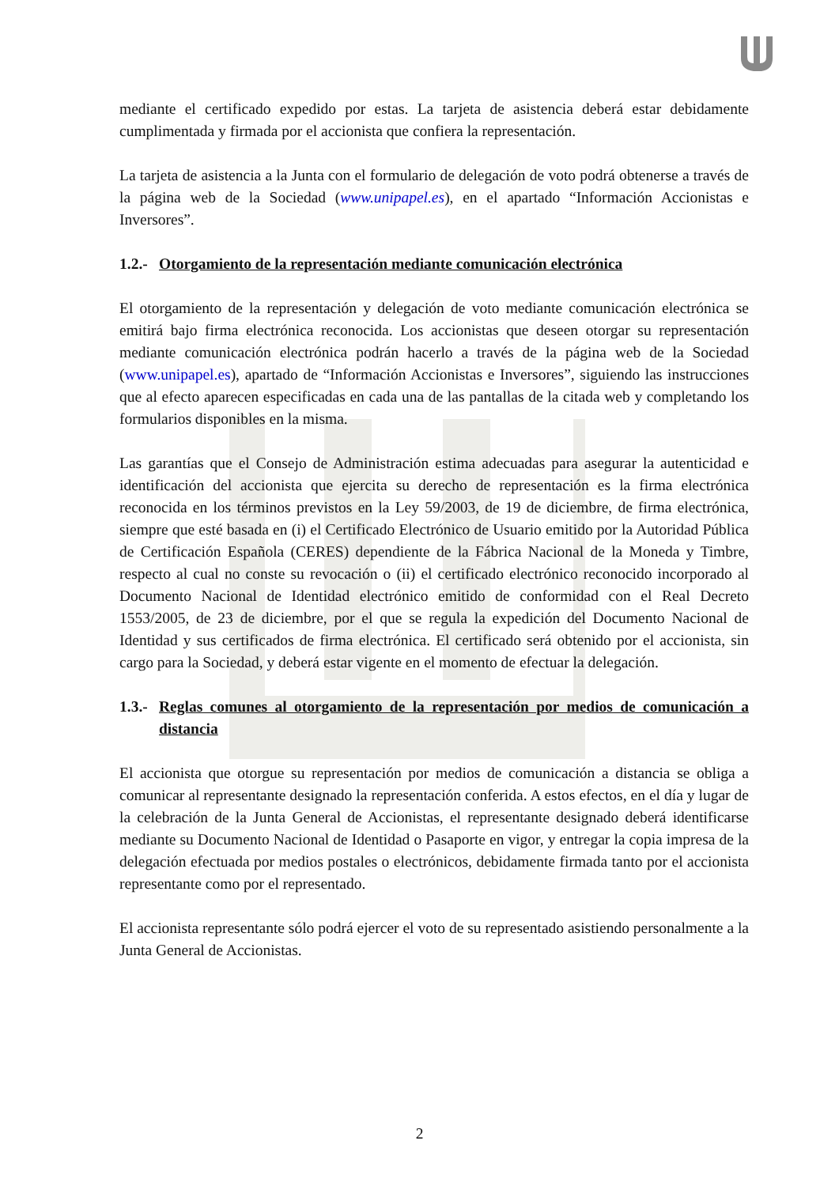mediante el certificado expedido por estas. La tarjeta de asistencia deberá estar debidamente cumplimentada y firmada por el accionista que confiera la representación.
La tarjeta de asistencia a la Junta con el formulario de delegación de voto podrá obtenerse a través de la página web de la Sociedad (www.unipapel.es), en el apartado “Información Accionistas e Inversores”.
1.2.- Otorgamiento de la representación mediante comunicación electrónica
El otorgamiento de la representación y delegación de voto mediante comunicación electrónica se emitirá bajo firma electrónica reconocida. Los accionistas que deseen otorgar su representación mediante comunicación electrónica podrán hacerlo a través de la página web de la Sociedad (www.unipapel.es), apartado de “Información Accionistas e Inversores”, siguiendo las instrucciones que al efecto aparecen especificadas en cada una de las pantallas de la citada web y completando los formularios disponibles en la misma.
Las garantías que el Consejo de Administración estima adecuadas para asegurar la autenticidad e identificación del accionista que ejercita su derecho de representación es la firma electrónica reconocida en los términos previstos en la Ley 59/2003, de 19 de diciembre, de firma electrónica, siempre que esté basada en (i) el Certificado Electrónico de Usuario emitido por la Autoridad Pública de Certificación Española (CERES) dependiente de la Fábrica Nacional de la Moneda y Timbre, respecto al cual no conste su revocación o (ii) el certificado electrónico reconocido incorporado al Documento Nacional de Identidad electrónico emitido de conformidad con el Real Decreto 1553/2005, de 23 de diciembre, por el que se regula la expedición del Documento Nacional de Identidad y sus certificados de firma electrónica. El certificado será obtenido por el accionista, sin cargo para la Sociedad, y deberá estar vigente en el momento de efectuar la delegación.
1.3.- Reglas comunes al otorgamiento de la representación por medios de comunicación a distancia
El accionista que otorgue su representación por medios de comunicación a distancia se obliga a comunicar al representante designado la representación conferida. A estos efectos, en el día y lugar de la celebración de la Junta General de Accionistas, el representante designado deberá identificarse mediante su Documento Nacional de Identidad o Pasaporte en vigor, y entregar la copia impresa de la delegación efectuada por medios postales o electrónicos, debidamente firmada tanto por el accionista representante como por el representado.
El accionista representante sólo podrá ejercer el voto de su representado asistiendo personalmente a la Junta General de Accionistas.
2